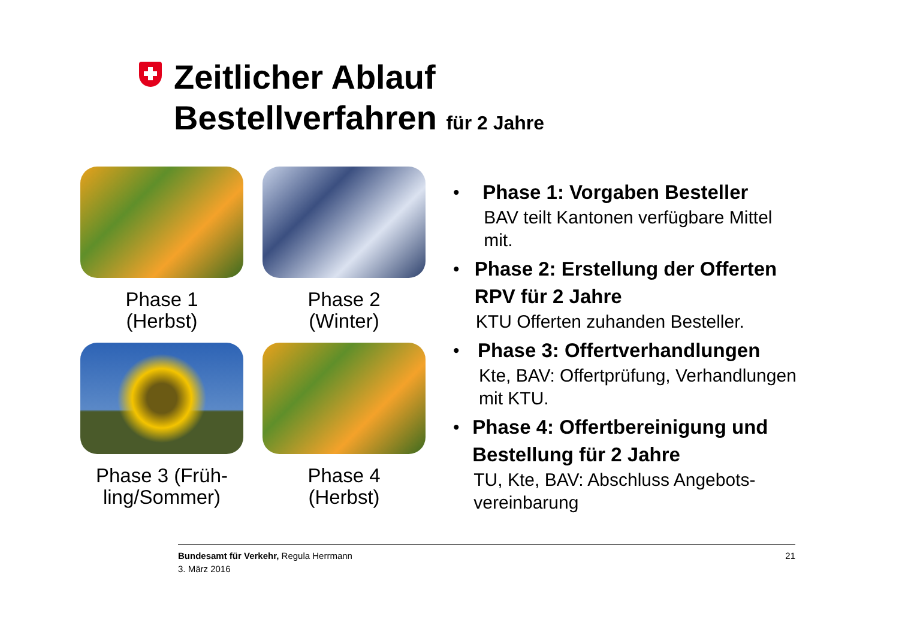Zeitlicher Ablauf
Bestellverfahren für 2 Jahre
Phase 1
(Herbst)
Phase 2
(Winter)
Phase 3 (Früh-
ling/Sommer)
Phase 4
(Herbst)
• Phase 1: Vorgaben Besteller
BAV teilt Kantonen verfügbare Mittel mit.
• Phase 2: Erstellung der Offerten RPV für 2 Jahre
KTU Offerten zuhanden Besteller.
• Phase 3: Offertverhandlungen
Kte, BAV: Offertprüfung, Verhandlungen mit KTU.
• Phase 4: Offertbereinigung und Bestellung für 2 Jahre
TU, Kte, BAV: Abschluss Angebots-vereinbarung
Bundesamt für Verkehr, Regula Herrmann
3. März 2016
21